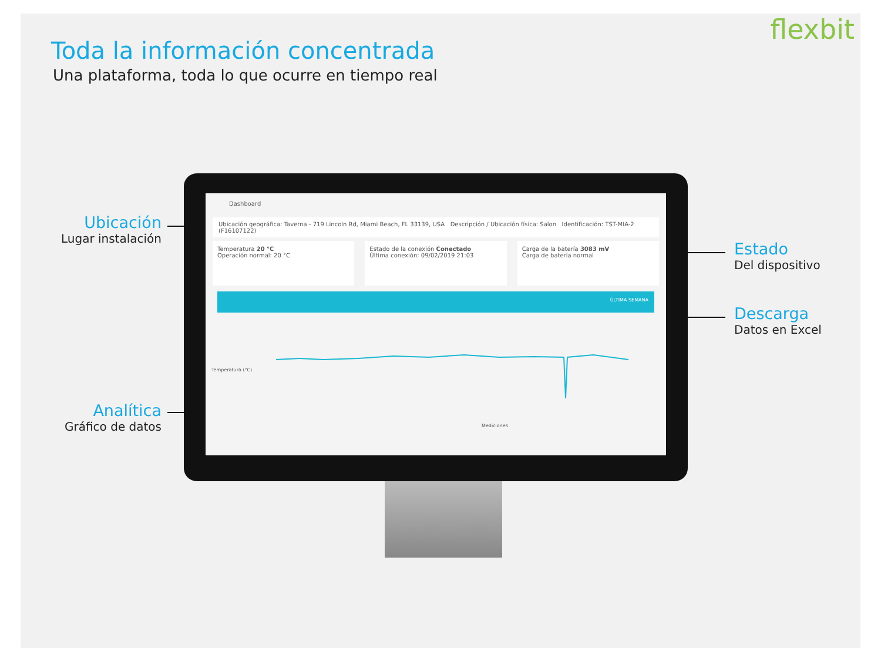flexbit
Toda la información concentrada
Una plataforma, toda lo que ocurre en tiempo real
Ubicación
Lugar instalación
Analítica
Gráfico de datos
Estado
Del dispositivo
Descarga
Datos en Excel
Dashboard
Ubicación geográfica: Taverna - 719 Lincoln Rd, Miami Beach, FL 33139, USA Descripción / Ubicación física: Salon Identificación: TST-MIA-2 (F16107122)
Temperatura 20 °C
Operación normal: 20 °C
Estado de la conexión Conectado
Última conexión: 09/02/2019 21:03
Carga de la batería 3083 mV
Carga de batería normal
ÚLTIMA SEMANA
Temperatura (°C)
Mediciones